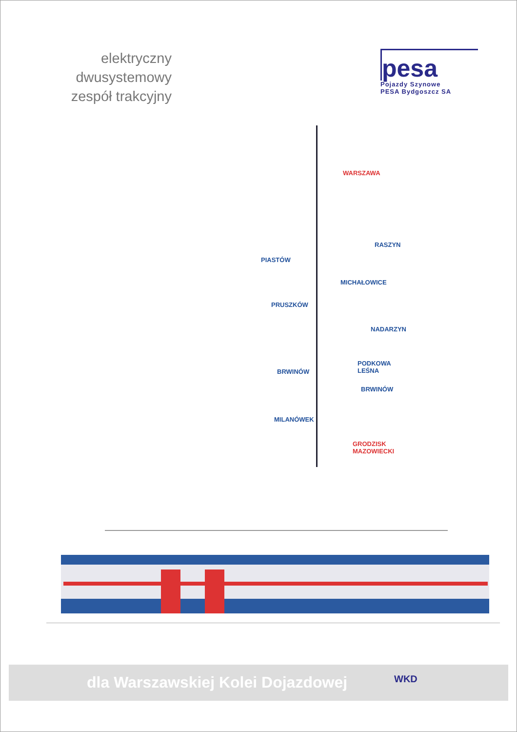elektryczny dwusystemowy zespół trakcyjny
pesa
Pojazdy Szynowe
PESA Bydgoszcz SA
WARSZAWA
RASZYN
PIASTÓW
MICHAŁOWICE
PRUSZKÓW
NADARZYN
PODKOWA
LEŚNA BRWINÓW
BRWINÓW
MILANÓWEK
GRODZISK
MAZOWIECKI
dla Warszawskiej Kolei Dojazdowej
WKD